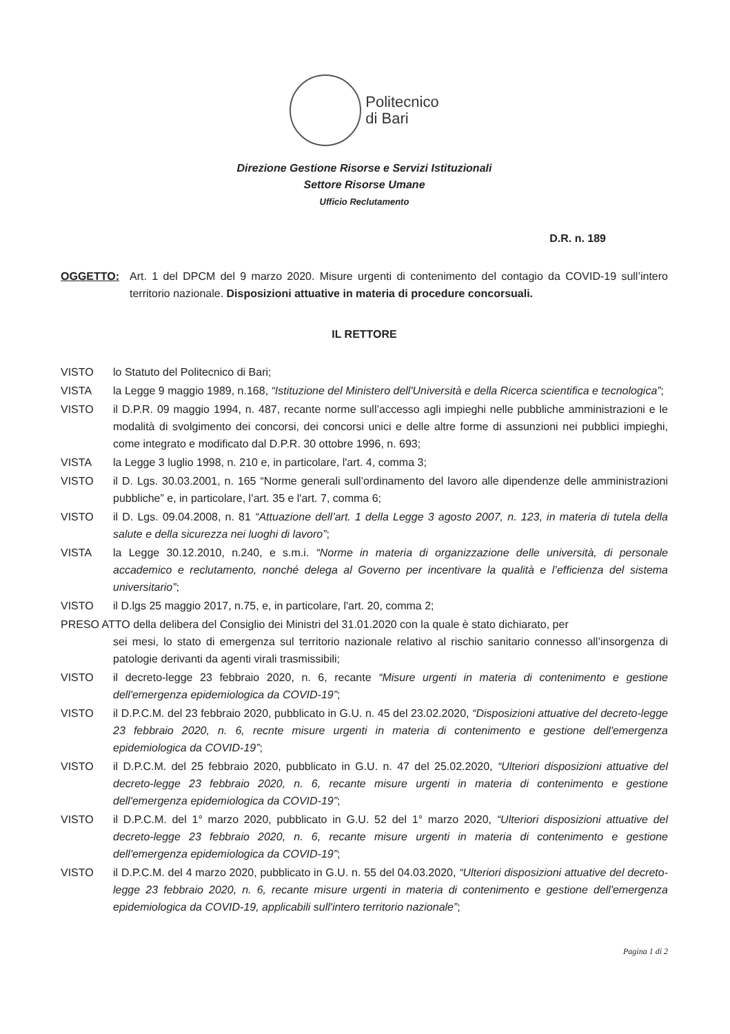Politecnico
di Bari
Direzione Gestione Risorse e Servizi Istituzionali
Settore Risorse Umane
Ufficio Reclutamento
D.R. n. 189
OGGETTO: Art. 1 del DPCM del 9 marzo 2020. Misure urgenti di contenimento del contagio da COVID-19 sull’intero territorio nazionale. Disposizioni attuative in materia di procedure concorsuali.
IL RETTORE
VISTO lo Statuto del Politecnico di Bari;
VISTA la Legge 9 maggio 1989, n.168, “Istituzione del Ministero dell'Università e della Ricerca scientifica e tecnologica”;
VISTO il D.P.R. 09 maggio 1994, n. 487, recante norme sull’accesso agli impieghi nelle pubbliche amministrazioni e le modalità di svolgimento dei concorsi, dei concorsi unici e delle altre forme di assunzioni nei pubblici impieghi, come integrato e modificato dal D.P.R. 30 ottobre 1996, n. 693;
VISTA la Legge 3 luglio 1998, n. 210 e, in particolare, l'art. 4, comma 3;
VISTO il D. Lgs. 30.03.2001, n. 165 “Norme generali sull’ordinamento del lavoro alle dipendenze delle amministrazioni pubbliche” e, in particolare, l’art. 35 e l'art. 7, comma 6;
VISTO il D. Lgs. 09.04.2008, n. 81 “Attuazione dell’art. 1 della Legge 3 agosto 2007, n. 123, in materia di tutela della salute e della sicurezza nei luoghi di lavoro”;
VISTA la Legge 30.12.2010, n.240, e s.m.i. “Norme in materia di organizzazione delle università, di personale accademico e reclutamento, nonché delega al Governo per incentivare la qualità e l’efficienza del sistema universitario”;
VISTO il D.lgs 25 maggio 2017, n.75, e, in particolare, l'art. 20, comma 2;
PRESO ATTO della delibera del Consiglio dei Ministri del 31.01.2020 con la quale è stato dichiarato, per
sei mesi, lo stato di emergenza sul territorio nazionale relativo al rischio sanitario connesso all’insorgenza di patologie derivanti da agenti virali trasmissibili;
VISTO il decreto-legge 23 febbraio 2020, n. 6, recante “Misure urgenti in materia di contenimento e gestione dell'emergenza epidemiologica da COVID-19”;
VISTO il D.P.C.M. del 23 febbraio 2020, pubblicato in G.U. n. 45 del 23.02.2020, “Disposizioni attuative del decreto-legge 23 febbraio 2020, n. 6, recnte misure urgenti in materia di contenimento e gestione dell'emergenza epidemiologica da COVID-19”;
VISTO il D.P.C.M. del 25 febbraio 2020, pubblicato in G.U. n. 47 del 25.02.2020, “Ulteriori disposizioni attuative del decreto-legge 23 febbraio 2020, n. 6, recante misure urgenti in materia di contenimento e gestione dell'emergenza epidemiologica da COVID-19”;
VISTO il D.P.C.M. del 1° marzo 2020, pubblicato in G.U. 52 del 1° marzo 2020, “Ulteriori disposizioni attuative del decreto-legge 23 febbraio 2020, n. 6, recante misure urgenti in materia di contenimento e gestione dell'emergenza epidemiologica da COVID-19”;
VISTO il D.P.C.M. del 4 marzo 2020, pubblicato in G.U. n. 55 del 04.03.2020, “Ulteriori disposizioni attuative del decreto-legge 23 febbraio 2020, n. 6, recante misure urgenti in materia di contenimento e gestione dell'emergenza epidemiologica da COVID-19, applicabili sull'intero territorio nazionale”;
Pagina 1 di 2